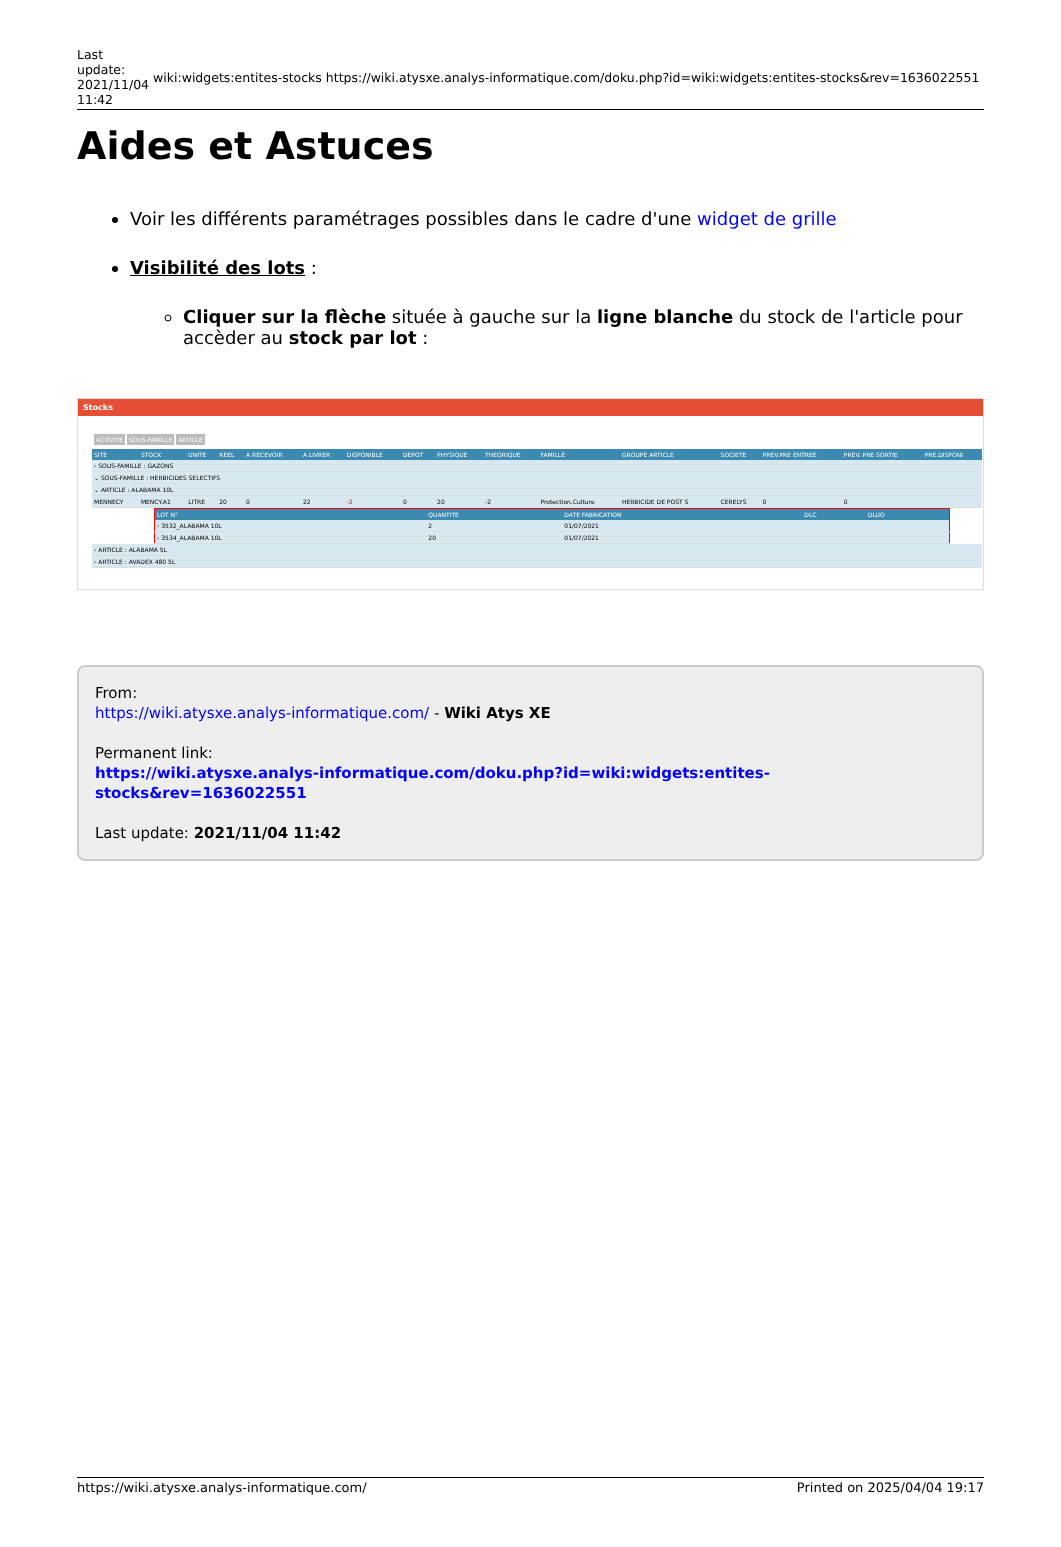Last
update:
2021/11/04
11:42
wiki:widgets:entites-stocks
https://wiki.atysxe.analys-informatique.com/doku.php?id=wiki:widgets:entites-stocks&rev=1636022551
Aides et Astuces
Voir les différents paramétrages possibles dans le cadre d'une widget de grille
Visibilité des lots :
Cliquer sur la flèche située à gauche sur la ligne blanche du stock de l'article pour accèder au stock par lot :
Stocks
ACTIVITE SOUS-FAMILLE ARTICLE
| SITE | STOCK | UNITE | REEL | A RECEVOIR | A LIVRER | DISPONIBLE | DEPOT | PHYSIQUE | THEORIQUE | FAMILLE | GROUPE ARTICLE | SOCIETE | PREV.PRE ENTREE | PREV. PRE SORTIE | PRE.DISPONI |
| --- | --- | --- | --- | --- | --- | --- | --- | --- | --- | --- | --- | --- | --- | --- | --- |
| › SOUS-FAMILLE : GAZONS | | | | | | | | | | | | | | | |
| ⌄ SOUS-FAMILLE : HERBICIDES SELECTIFS | | | | | | | | | | | | | | | |
| ⌄ ARTICLE : ALABAMA 10L | | | | | | | | | | | | | | | |
| MENNECY | MENCY.A1 | LITRE | 20 | 0 | 22 | -2 | 0 | 20 | -2 | Protection.Culture | HERBICIDE DE POST S | CERELYS | 0 | 0 | |
| LOT N° | QUANTITE | DATE FABRICATION | DLC | DLUO |
| --- | --- | --- | --- | --- |
| › 3532_ALABAMA 10L | 2 | 01/07/2021 | | |
| › 3534_ALABAMA 10L | 20 | 01/07/2021 | | |
| › ARTICLE : ALABAMA 5L |
| › ARTICLE : AVADEX 480 5L |
From:
https://wiki.atysxe.analys-informatique.com/ - Wiki Atys XE
Permanent link:
https://wiki.atysxe.analys-informatique.com/doku.php?id=wiki:widgets:entites-stocks&rev=1636022551
Last update: 2021/11/04 11:42
https://wiki.atysxe.analys-informatique.com/ Printed on 2025/04/04 19:17